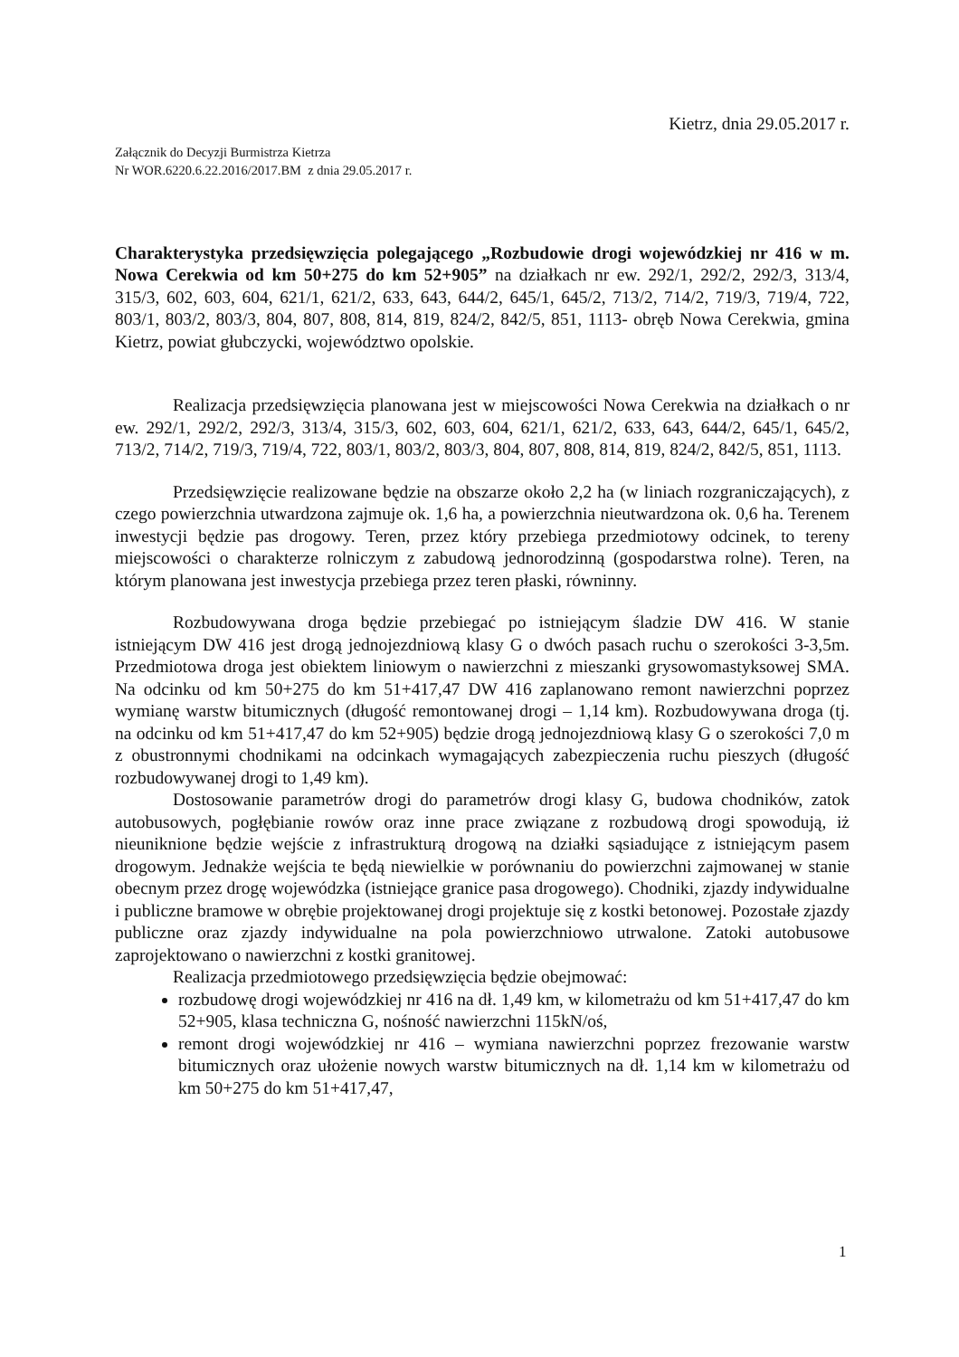Kietrz, dnia 29.05.2017 r.
Załącznik do Decyzji Burmistrza Kietrza
Nr WOR.6220.6.22.2016/2017.BM z dnia 29.05.2017 r.
Charakterystyka przedsięwzięcia polegającego „Rozbudowie drogi wojewódzkiej nr 416 w m. Nowa Cerekwia od km 50+275 do km 52+905” na działkach nr ew. 292/1, 292/2, 292/3, 313/4, 315/3, 602, 603, 604, 621/1, 621/2, 633, 643, 644/2, 645/1, 645/2, 713/2, 714/2, 719/3, 719/4, 722, 803/1, 803/2, 803/3, 804, 807, 808, 814, 819, 824/2, 842/5, 851, 1113- obręb Nowa Cerekwia, gmina Kietrz, powiat głubczycki, województwo opolskie.
Realizacja przedsięwzięcia planowana jest w miejscowości Nowa Cerekwia na działkach o nr ew. 292/1, 292/2, 292/3, 313/4, 315/3, 602, 603, 604, 621/1, 621/2, 633, 643, 644/2, 645/1, 645/2, 713/2, 714/2, 719/3, 719/4, 722, 803/1, 803/2, 803/3, 804, 807, 808, 814, 819, 824/2, 842/5, 851, 1113.
Przedsięwzięcie realizowane będzie na obszarze około 2,2 ha (w liniach rozgraniczających), z czego powierzchnia utwardzona zajmuje ok. 1,6 ha, a powierzchnia nieutwardzona ok. 0,6 ha. Terenem inwestycji będzie pas drogowy. Teren, przez który przebiega przedmiotowy odcinek, to tereny miejscowości o charakterze rolniczym z zabudową jednorodzinną (gospodarstwa rolne). Teren, na którym planowana jest inwestycja przebiega przez teren płaski, równinny.
Rozbudowywana droga będzie przebiegać po istniejącym śladzie DW 416. W stanie istniejącym DW 416 jest drogą jednojezdniową klasy G o dwóch pasach ruchu o szerokości 3-3,5m. Przedmiotowa droga jest obiektem liniowym o nawierzchni z mieszanki grysowomastyksowej SMA. Na odcinku od km 50+275 do km 51+417,47 DW 416 zaplanowano remont nawierzchni poprzez wymianę warstw bitumicznych (długość remontowanej drogi – 1,14 km). Rozbudowywana droga (tj. na odcinku od km 51+417,47 do km 52+905) będzie drogą jednojezdniową klasy G o szerokości 7,0 m z obustronnymi chodnikami na odcinkach wymagających zabezpieczenia ruchu pieszych (długość rozbudowywanej drogi to 1,49 km).
Dostosowanie parametrów drogi do parametrów drogi klasy G, budowa chodników, zatok autobusowych, pogłębianie rowów oraz inne prace związane z rozbudową drogi spowodują, iż nieuniknione będzie wejście z infrastrukturą drogową na działki sąsiadujące z istniejącym pasem drogowym. Jednakże wejścia te będą niewielkie w porównaniu do powierzchni zajmowanej w stanie obecnym przez drogę wojewódzka (istniejące granice pasa drogowego). Chodniki, zjazdy indywidualne i publiczne bramowe w obrębie projektowanej drogi projektuje się z kostki betonowej. Pozostałe zjazdy publiczne oraz zjazdy indywidualne na pola powierzchniowo utrwalone. Zatoki autobusowe zaprojektowano o nawierzchni z kostki granitowej.
Realizacja przedmiotowego przedsięwzięcia będzie obejmować:
rozbudowę drogi wojewódzkiej nr 416 na dł. 1,49 km, w kilometrażu od km 51+417,47 do km 52+905, klasa techniczna G, nośność nawierzchni 115kN/oś,
remont drogi wojewódzkiej nr 416 – wymiana nawierzchni poprzez frezowanie warstw bitumicznych oraz ułożenie nowych warstw bitumicznych na dł. 1,14 km w kilometrażu od km 50+275 do km 51+417,47,
1